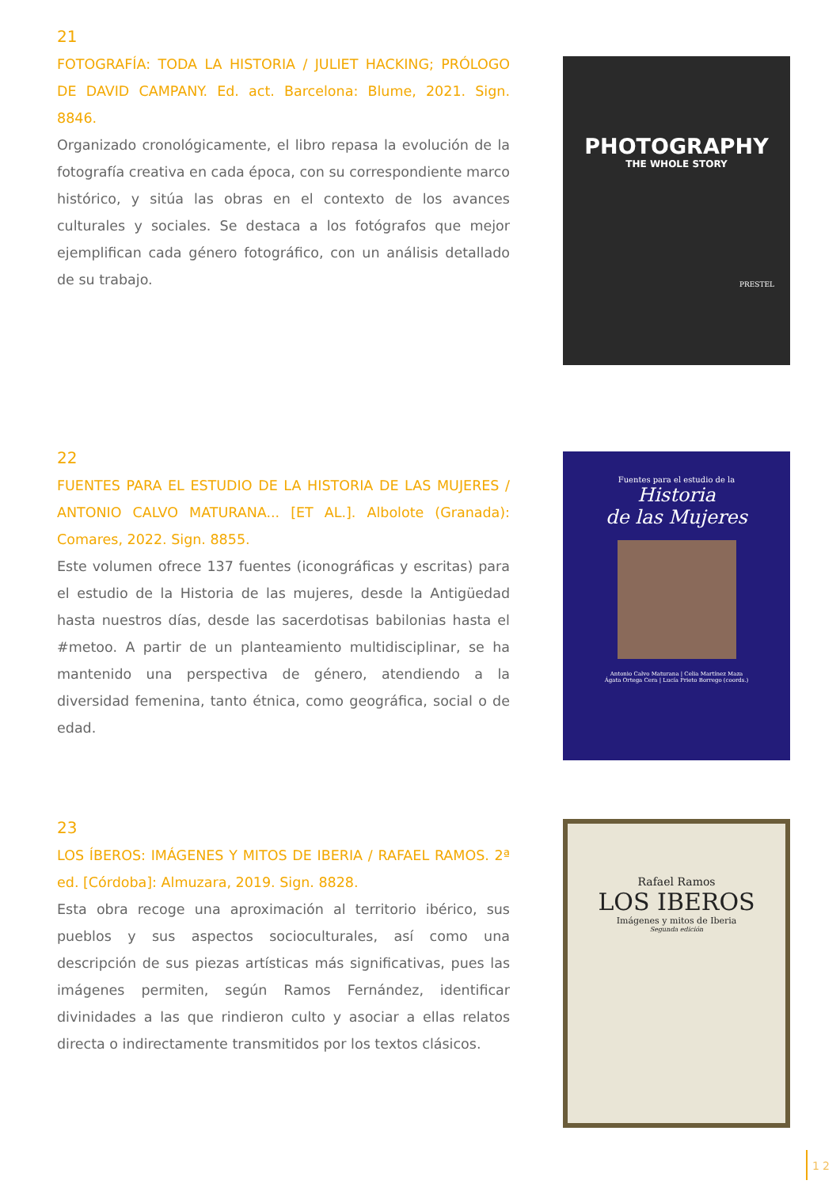21
FOTOGRAFÍA: TODA LA HISTORIA / JULIET HACKING; PRÓLOGO DE DAVID CAMPANY. Ed. act. Barcelona: Blume, 2021. Sign. 8846.
Organizado cronológicamente, el libro repasa la evolución de la fotografía creativa en cada época, con su correspondiente marco histórico, y sitúa las obras en el contexto de los avances culturales y sociales. Se destaca a los fotógrafos que mejor ejemplifican cada género fotográfico, con un análisis detallado de su trabajo.
PHOTOGRAPHY
THE WHOLE STORY
PRESTEL
22
FUENTES PARA EL ESTUDIO DE LA HISTORIA DE LAS MUJERES / ANTONIO CALVO MATURANA... [ET AL.]. Albolote (Granada): Comares, 2022. Sign. 8855.
Este volumen ofrece 137 fuentes (iconográficas y escritas) para el estudio de la Historia de las mujeres, desde la Antigüedad hasta nuestros días, desde las sacerdotisas babilonias hasta el #metoo. A partir de un planteamiento multidisciplinar, se ha mantenido una perspectiva de género, atendiendo a la diversidad femenina, tanto étnica, como geográfica, social o de edad.
Fuentes para el estudio de la
Historia
de las Mujeres
Antonio Calvo Maturana | Celia Martínez Maza
Ágata Ortega Cera | Lucía Prieto Borrego (coords.)
23
LOS ÍBEROS: IMÁGENES Y MITOS DE IBERIA / RAFAEL RAMOS. 2ª ed. [Córdoba]: Almuzara, 2019. Sign. 8828.
Esta obra recoge una aproximación al territorio ibérico, sus pueblos y sus aspectos socioculturales, así como una descripción de sus piezas artísticas más significativas, pues las imágenes permiten, según Ramos Fernández, identificar divinidades a las que rindieron culto y asociar a ellas relatos directa o indirectamente transmitidos por los textos clásicos.
Rafael Ramos
LOS IBEROS
Imágenes y mitos de Iberia
Segunda edición
12